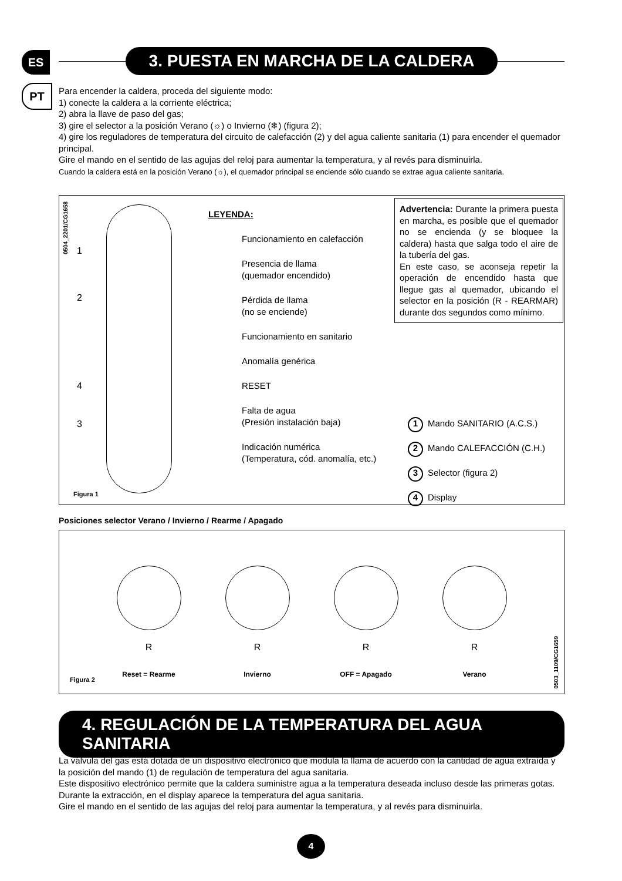ES
PT
3. PUESTA EN MARCHA DE LA CALDERA
Para encender la caldera, proceda del siguiente modo:
1) conecte la caldera a la corriente eléctrica;
2) abra la llave de paso del gas;
3) gire el selector a la posición Verano (☼) o Invierno (❄) (figura 2);
4) gire los reguladores de temperatura del circuito de calefacción (2) y del agua caliente sanitaria (1) para encender el quemador principal.
Gire el mando en el sentido de las agujas del reloj para aumentar la temperatura, y al revés para disminuirla.
Cuando la caldera está en la posición Verano (☼), el quemador principal se enciende sólo cuando se extrae agua caliente sanitaria.
0504_2201/CG1658
1
2
4
3
Figura 1
LEYENDA:
Funcionamiento en calefacción
Presencia de llama
(quemador encendido)
Pérdida de llama
(no se enciende)
Funcionamiento en sanitario
Anomalía genérica
RESET
Falta de agua
(Presión instalación baja)
Indicación numérica
(Temperatura, cód. anomalía, etc.)
Advertencia: Durante la primera puesta en marcha, es posible que el quemador no se encienda (y se bloquee la caldera) hasta que salga todo el aire de la tubería del gas.
En este caso, se aconseja repetir la operación de encendido hasta que llegue gas al quemador, ubicando el selector en la posición (R - REARMAR) durante dos segundos como mínimo.
1 Mando SANITARIO (A.C.S.)
2 Mando CALEFACCIÓN (C.H.)
3 Selector (figura 2)
4 Display
Posiciones selector Verano / Invierno / Rearme / Apagado
R
Reset = Rearme
R
Invierno
R
OFF = Apagado
R
Verano
Figura 2
0503_1109/CG1659
4. REGULACIÓN DE LA TEMPERATURA DEL AGUA SANITARIA
La válvula del gas está dotada de un dispositivo electrónico que modula la llama de acuerdo con la cantidad de agua extraída y la posición del mando (1) de regulación de temperatura del agua sanitaria.
Este dispositivo electrónico permite que la caldera suministre agua a la temperatura deseada incluso desde las primeras gotas.
Durante la extracción, en el display aparece la temperatura del agua sanitaria.
Gire el mando en el sentido de las agujas del reloj para aumentar la temperatura, y al revés para disminuirla.
4